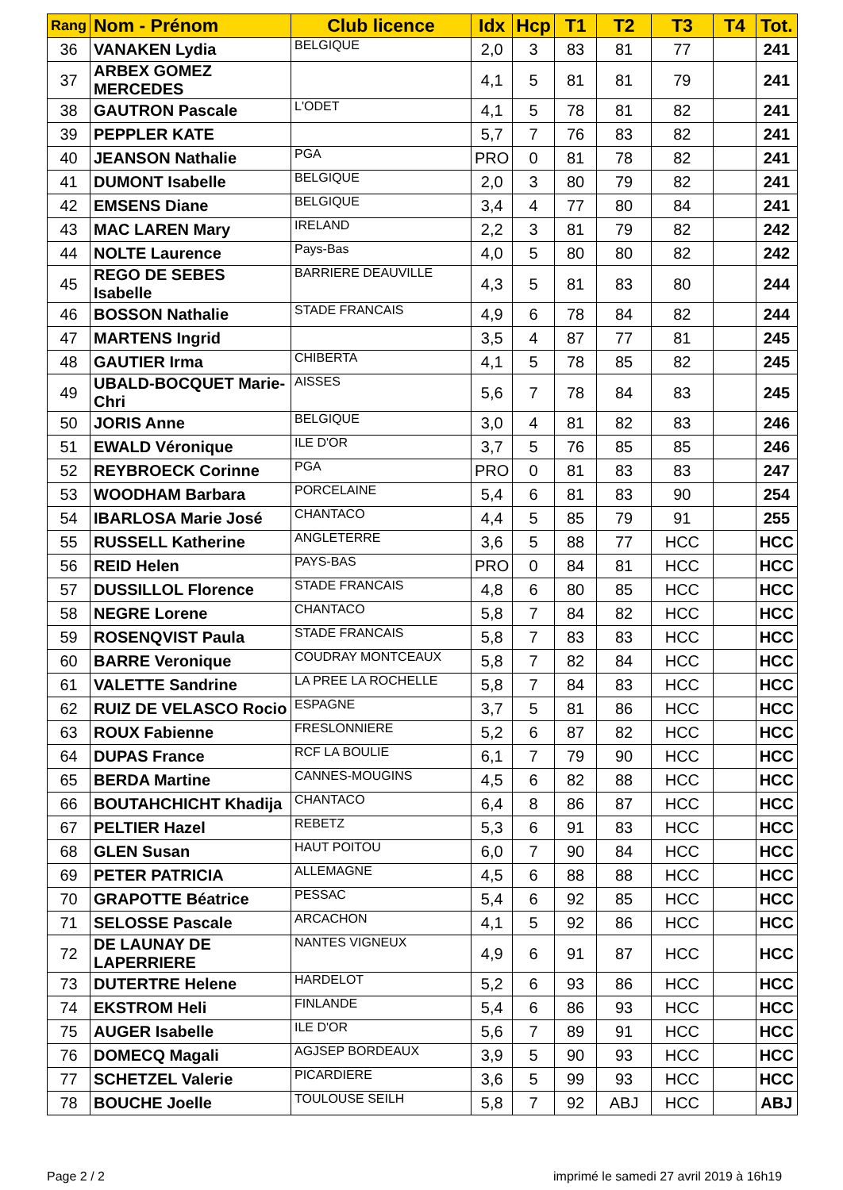| Rang | Nom - Prénom | Club licence | Idx | Hcp | T1 | T2 | T3 | T4 | Tot. |
| --- | --- | --- | --- | --- | --- | --- | --- | --- | --- |
| 36 | VANAKEN Lydia | BELGIQUE | 2,0 | 3 | 83 | 81 | 77 | | 241 |
| 37 | ARBEX GOMEZ MERCEDES | | 4,1 | 5 | 81 | 81 | 79 | | 241 |
| 38 | GAUTRON Pascale | L'ODET | 4,1 | 5 | 78 | 81 | 82 | | 241 |
| 39 | PEPPLER KATE | | 5,7 | 7 | 76 | 83 | 82 | | 241 |
| 40 | JEANSON Nathalie | PGA | PRO | 0 | 81 | 78 | 82 | | 241 |
| 41 | DUMONT Isabelle | BELGIQUE | 2,0 | 3 | 80 | 79 | 82 | | 241 |
| 42 | EMSENS Diane | BELGIQUE | 3,4 | 4 | 77 | 80 | 84 | | 241 |
| 43 | MAC LAREN Mary | IRELAND | 2,2 | 3 | 81 | 79 | 82 | | 242 |
| 44 | NOLTE Laurence | Pays-Bas | 4,0 | 5 | 80 | 80 | 82 | | 242 |
| 45 | REGO DE SEBES Isabelle | BARRIERE DEAUVILLE | 4,3 | 5 | 81 | 83 | 80 | | 244 |
| 46 | BOSSON Nathalie | STADE FRANCAIS | 4,9 | 6 | 78 | 84 | 82 | | 244 |
| 47 | MARTENS Ingrid | | 3,5 | 4 | 87 | 77 | 81 | | 245 |
| 48 | GAUTIER Irma | CHIBERTA | 4,1 | 5 | 78 | 85 | 82 | | 245 |
| 49 | UBALD-BOCQUET Marie-Chri | AISSES | 5,6 | 7 | 78 | 84 | 83 | | 245 |
| 50 | JORIS Anne | BELGIQUE | 3,0 | 4 | 81 | 82 | 83 | | 246 |
| 51 | EWALD Véronique | ILE D'OR | 3,7 | 5 | 76 | 85 | 85 | | 246 |
| 52 | REYBROECK Corinne | PGA | PRO | 0 | 81 | 83 | 83 | | 247 |
| 53 | WOODHAM Barbara | PORCELAINE | 5,4 | 6 | 81 | 83 | 90 | | 254 |
| 54 | IBARLOSA Marie José | CHANTACO | 4,4 | 5 | 85 | 79 | 91 | | 255 |
| 55 | RUSSELL Katherine | ANGLETERRE | 3,6 | 5 | 88 | 77 | HCC | | HCC |
| 56 | REID Helen | PAYS-BAS | PRO | 0 | 84 | 81 | HCC | | HCC |
| 57 | DUSSILLOL Florence | STADE FRANCAIS | 4,8 | 6 | 80 | 85 | HCC | | HCC |
| 58 | NEGRE Lorene | CHANTACO | 5,8 | 7 | 84 | 82 | HCC | | HCC |
| 59 | ROSENQVIST Paula | STADE FRANCAIS | 5,8 | 7 | 83 | 83 | HCC | | HCC |
| 60 | BARRE Veronique | COUDRAY MONTCEAUX | 5,8 | 7 | 82 | 84 | HCC | | HCC |
| 61 | VALETTE Sandrine | LA PREE LA ROCHELLE | 5,8 | 7 | 84 | 83 | HCC | | HCC |
| 62 | RUIZ DE VELASCO Rocio | ESPAGNE | 3,7 | 5 | 81 | 86 | HCC | | HCC |
| 63 | ROUX Fabienne | FRESLONNIERE | 5,2 | 6 | 87 | 82 | HCC | | HCC |
| 64 | DUPAS France | RCF LA BOULIE | 6,1 | 7 | 79 | 90 | HCC | | HCC |
| 65 | BERDA Martine | CANNES-MOUGINS | 4,5 | 6 | 82 | 88 | HCC | | HCC |
| 66 | BOUTAHCHICHT Khadija | CHANTACO | 6,4 | 8 | 86 | 87 | HCC | | HCC |
| 67 | PELTIER Hazel | REBETZ | 5,3 | 6 | 91 | 83 | HCC | | HCC |
| 68 | GLEN Susan | HAUT POITOU | 6,0 | 7 | 90 | 84 | HCC | | HCC |
| 69 | PETER PATRICIA | ALLEMAGNE | 4,5 | 6 | 88 | 88 | HCC | | HCC |
| 70 | GRAPOTTE Béatrice | PESSAC | 5,4 | 6 | 92 | 85 | HCC | | HCC |
| 71 | SELOSSE Pascale | ARCACHON | 4,1 | 5 | 92 | 86 | HCC | | HCC |
| 72 | DE LAUNAY DE LAPERRIERE | NANTES VIGNEUX | 4,9 | 6 | 91 | 87 | HCC | | HCC |
| 73 | DUTERTRE Helene | HARDELOT | 5,2 | 6 | 93 | 86 | HCC | | HCC |
| 74 | EKSTROM Heli | FINLANDE | 5,4 | 6 | 86 | 93 | HCC | | HCC |
| 75 | AUGER Isabelle | ILE D'OR | 5,6 | 7 | 89 | 91 | HCC | | HCC |
| 76 | DOMECQ Magali | AGJSEP BORDEAUX | 3,9 | 5 | 90 | 93 | HCC | | HCC |
| 77 | SCHETZEL Valerie | PICARDIERE | 3,6 | 5 | 99 | 93 | HCC | | HCC |
| 78 | BOUCHE Joelle | TOULOUSE SEILH | 5,8 | 7 | 92 | ABJ | HCC | | ABJ |
Page 2 / 2
imprimé le samedi 27 avril 2019 à 16h19